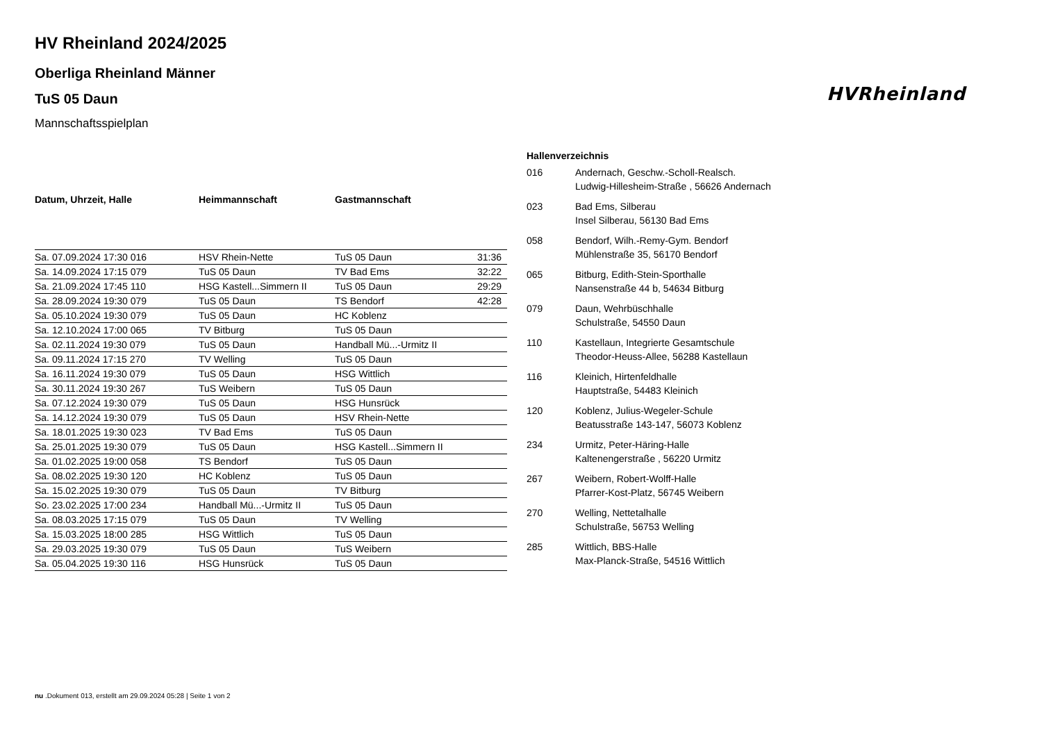HVRheinland
HV Rheinland 2024/2025
Oberliga Rheinland Männer
TuS 05 Daun
Mannschaftsspielplan
| Datum, Uhrzeit, Halle | Heimmannschaft | Gastmannschaft | |
| --- | --- | --- | --- |
| Sa. 07.09.2024 17:30 016 | HSV Rhein-Nette | TuS 05 Daun | 31:36 |
| Sa. 14.09.2024 17:15 079 | TuS 05 Daun | TV Bad Ems | 32:22 |
| Sa. 21.09.2024 17:45 110 | HSG Kastell...Simmern II | TuS 05 Daun | 29:29 |
| Sa. 28.09.2024 19:30 079 | TuS 05 Daun | TS Bendorf | 42:28 |
| Sa. 05.10.2024 19:30 079 | TuS 05 Daun | HC Koblenz | |
| Sa. 12.10.2024 17:00 065 | TV Bitburg | TuS 05 Daun | |
| Sa. 02.11.2024 19:30 079 | TuS 05 Daun | Handball Mü...-Urmitz II | |
| Sa. 09.11.2024 17:15 270 | TV Welling | TuS 05 Daun | |
| Sa. 16.11.2024 19:30 079 | TuS 05 Daun | HSG Wittlich | |
| Sa. 30.11.2024 19:30 267 | TuS Weibern | TuS 05 Daun | |
| Sa. 07.12.2024 19:30 079 | TuS 05 Daun | HSG Hunsrück | |
| Sa. 14.12.2024 19:30 079 | TuS 05 Daun | HSV Rhein-Nette | |
| Sa. 18.01.2025 19:30 023 | TV Bad Ems | TuS 05 Daun | |
| Sa. 25.01.2025 19:30 079 | TuS 05 Daun | HSG Kastell...Simmern II | |
| Sa. 01.02.2025 19:00 058 | TS Bendorf | TuS 05 Daun | |
| Sa. 08.02.2025 19:30 120 | HC Koblenz | TuS 05 Daun | |
| Sa. 15.02.2025 19:30 079 | TuS 05 Daun | TV Bitburg | |
| So. 23.02.2025 17:00 234 | Handball Mü...-Urmitz II | TuS 05 Daun | |
| Sa. 08.03.2025 17:15 079 | TuS 05 Daun | TV Welling | |
| Sa. 15.03.2025 18:00 285 | HSG Wittlich | TuS 05 Daun | |
| Sa. 29.03.2025 19:30 079 | TuS 05 Daun | TuS Weibern | |
| Sa. 05.04.2025 19:30 116 | HSG Hunsrück | TuS 05 Daun | |
| Hallenverzeichnis | |
| --- | --- |
| 016 | Andernach, Geschw.-Scholl-Realsch. Ludwig-Hillesheim-Straße , 56626 Andernach |
| 023 | Bad Ems, Silberau Insel Silberau, 56130 Bad Ems |
| 058 | Bendorf, Wilh.-Remy-Gym. Bendorf Mühlenstraße 35, 56170 Bendorf |
| 065 | Bitburg, Edith-Stein-Sporthalle Nansenstraße 44 b, 54634 Bitburg |
| 079 | Daun, Wehrbüschhalle Schulstraße, 54550 Daun |
| 110 | Kastellaun, Integrierte Gesamtschule Theodor-Heuss-Allee, 56288 Kastellaun |
| 116 | Kleinich, Hirtenfeldhalle Hauptstraße, 54483 Kleinich |
| 120 | Koblenz, Julius-Wegeler-Schule Beatusstraße 143-147, 56073 Koblenz |
| 234 | Urmitz, Peter-Häring-Halle Kaltenengerstraße , 56220 Urmitz |
| 267 | Weibern, Robert-Wolff-Halle Pfarrer-Kost-Platz, 56745 Weibern |
| 270 | Welling, Nettetalhalle Schulstraße, 56753 Welling |
| 285 | Wittlich, BBS-Halle Max-Planck-Straße, 54516 Wittlich |
nu .Dokument 013, erstellt am 29.09.2024 05:28 | Seite 1 von 2